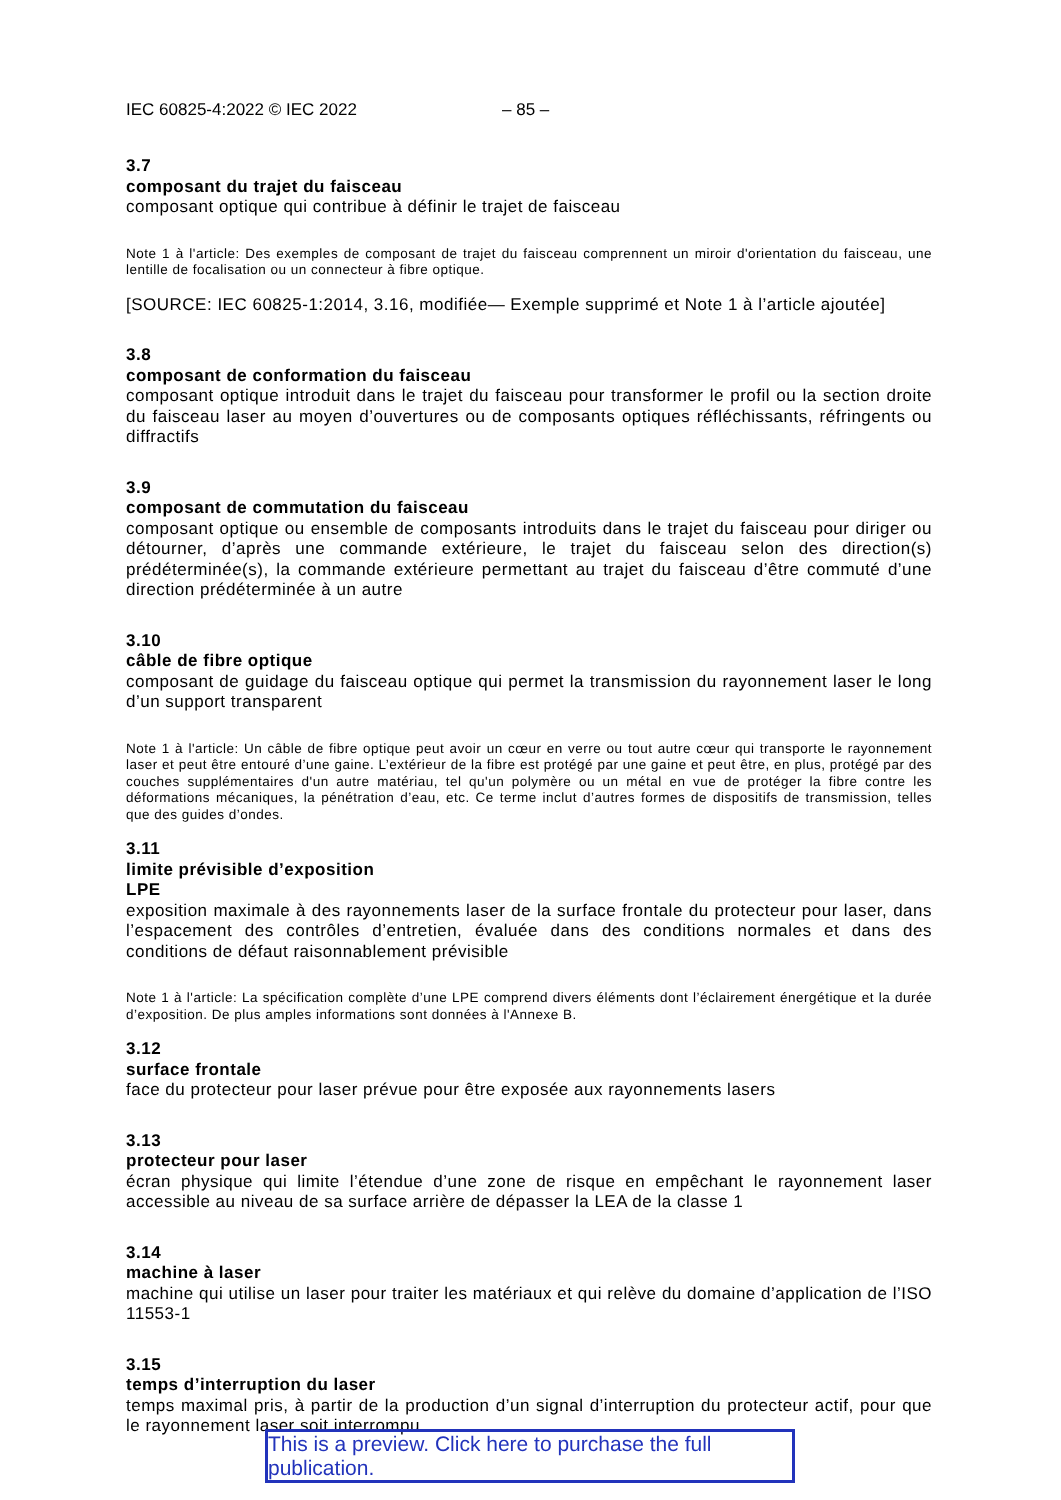IEC 60825-4:2022 © IEC 2022 – 85 –
3.7
composant du trajet du faisceau
composant optique qui contribue à définir le trajet de faisceau
Note 1 à l'article: Des exemples de composant de trajet du faisceau comprennent un miroir d'orientation du faisceau, une lentille de focalisation ou un connecteur à fibre optique.
[SOURCE: IEC 60825-1:2014, 3.16, modifiée— Exemple supprimé et Note 1 à l’article ajoutée]
3.8
composant de conformation du faisceau
composant optique introduit dans le trajet du faisceau pour transformer le profil ou la section droite du faisceau laser au moyen d’ouvertures ou de composants optiques réfléchissants, réfringents ou diffractifs
3.9
composant de commutation du faisceau
composant optique ou ensemble de composants introduits dans le trajet du faisceau pour diriger ou détourner, d’après une commande extérieure, le trajet du faisceau selon des direction(s) prédéterminée(s), la commande extérieure permettant au trajet du faisceau d’être commuté d’une direction prédéterminée à un autre
3.10
câble de fibre optique
composant de guidage du faisceau optique qui permet la transmission du rayonnement laser le long d’un support transparent
Note 1 à l'article: Un câble de fibre optique peut avoir un cœur en verre ou tout autre cœur qui transporte le rayonnement laser et peut être entouré d’une gaine. L’extérieur de la fibre est protégé par une gaine et peut être, en plus, protégé par des couches supplémentaires d'un autre matériau, tel qu'un polymère ou un métal en vue de protéger la fibre contre les déformations mécaniques, la pénétration d’eau, etc. Ce terme inclut d’autres formes de dispositifs de transmission, telles que des guides d’ondes.
3.11
limite prévisible d’exposition
LPE
exposition maximale à des rayonnements laser de la surface frontale du protecteur pour laser, dans l’espacement des contrôles d’entretien, évaluée dans des conditions normales et dans des conditions de défaut raisonnablement prévisible
Note 1 à l'article: La spécification complète d’une LPE comprend divers éléments dont l’éclairement énergétique et la durée d’exposition. De plus amples informations sont données à l'Annexe B.
3.12
surface frontale
face du protecteur pour laser prévue pour être exposée aux rayonnements lasers
3.13
protecteur pour laser
écran physique qui limite l’étendue d’une zone de risque en empêchant le rayonnement laser accessible au niveau de sa surface arrière de dépasser la LEA de la classe 1
3.14
machine à laser
machine qui utilise un laser pour traiter les matériaux et qui relève du domaine d’application de l’ISO 11553-1
3.15
temps d’interruption du laser
temps maximal pris, à partir de la production d’un signal d’interruption du protecteur actif, pour que le rayonnement laser soit interrompu
This is a preview. Click here to purchase the full publication.